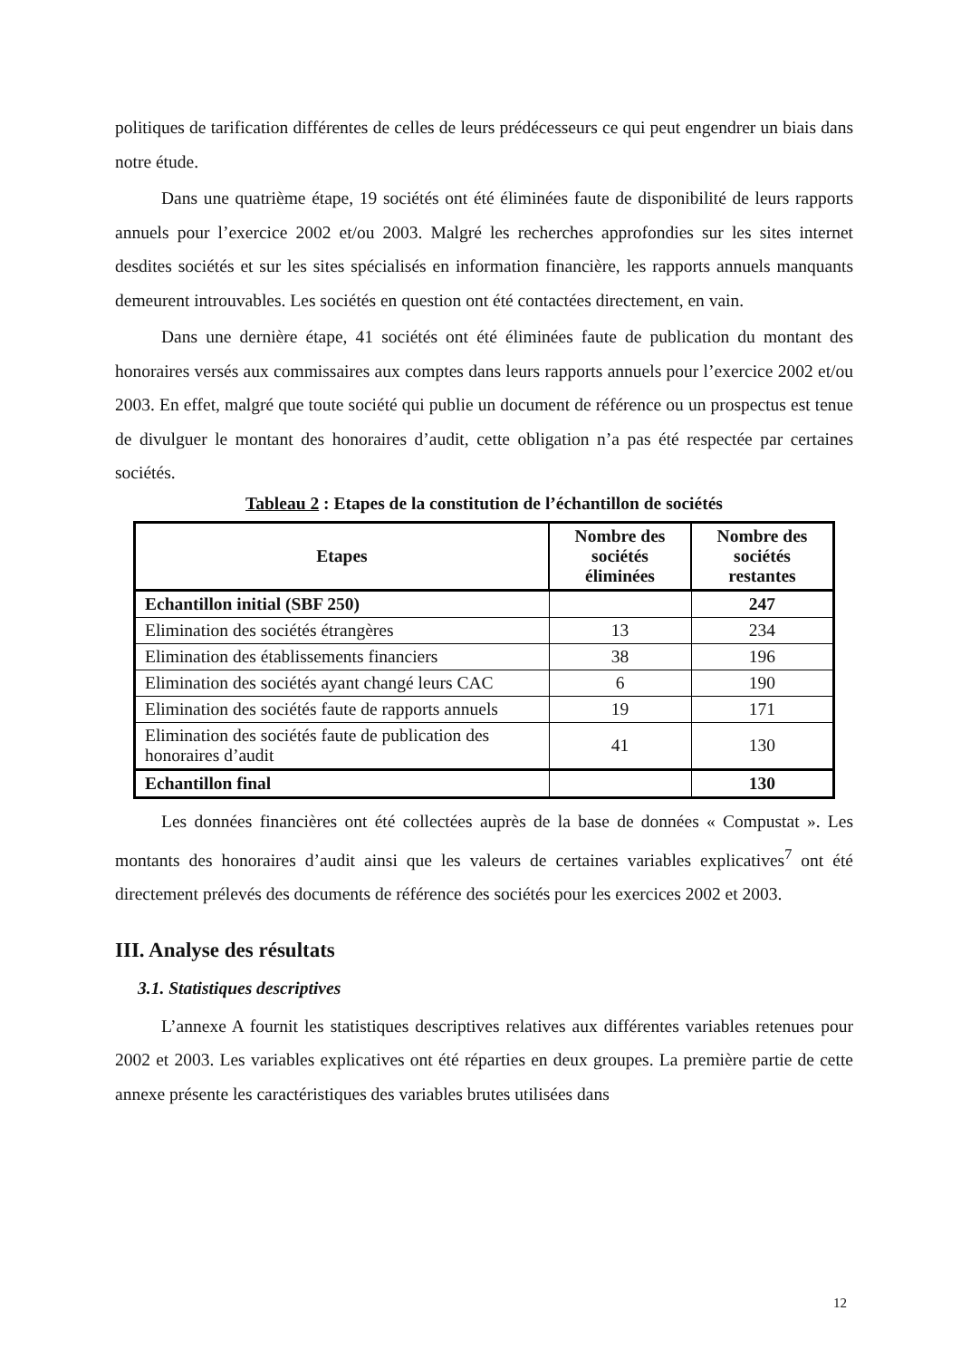politiques de tarification différentes de celles de leurs prédécesseurs ce qui peut engendrer un biais dans notre étude.
Dans une quatrième étape, 19 sociétés ont été éliminées faute de disponibilité de leurs rapports annuels pour l’exercice 2002 et/ou 2003. Malgré les recherches approfondies sur les sites internet desdites sociétés et sur les sites spécialisés en information financière, les rapports annuels manquants demeurent introuvables. Les sociétés en question ont été contactées directement, en vain.
Dans une dernière étape, 41 sociétés ont été éliminées faute de publication du montant des honoraires versés aux commissaires aux comptes dans leurs rapports annuels pour l’exercice 2002 et/ou 2003. En effet, malgré que toute société qui publie un document de référence ou un prospectus est tenue de divulguer le montant des honoraires d’audit, cette obligation n’a pas été respectée par certaines sociétés.
Tableau 2 : Etapes de la constitution de l’échantillon de sociétés
| Etapes | Nombre des sociétés éliminées | Nombre des sociétés restantes |
| --- | --- | --- |
| Echantillon initial (SBF 250) | | 247 |
| Elimination des sociétés étrangères | 13 | 234 |
| Elimination des établissements financiers | 38 | 196 |
| Elimination des sociétés ayant changé leurs CAC | 6 | 190 |
| Elimination des sociétés faute de rapports annuels | 19 | 171 |
| Elimination des sociétés faute de publication des honoraires d’audit | 41 | 130 |
| Echantillon final | | 130 |
Les données financières ont été collectées auprès de la base de données « Compustat ». Les montants des honoraires d’audit ainsi que les valeurs de certaines variables explicatives<sup>7</sup> ont été directement prélevés des documents de référence des sociétés pour les exercices 2002 et 2003.
III. Analyse des résultats
3.1. Statistiques descriptives
L’annexe A fournit les statistiques descriptives relatives aux différentes variables retenues pour 2002 et 2003. Les variables explicatives ont été réparties en deux groupes. La première partie de cette annexe présente les caractéristiques des variables brutes utilisées dans
12